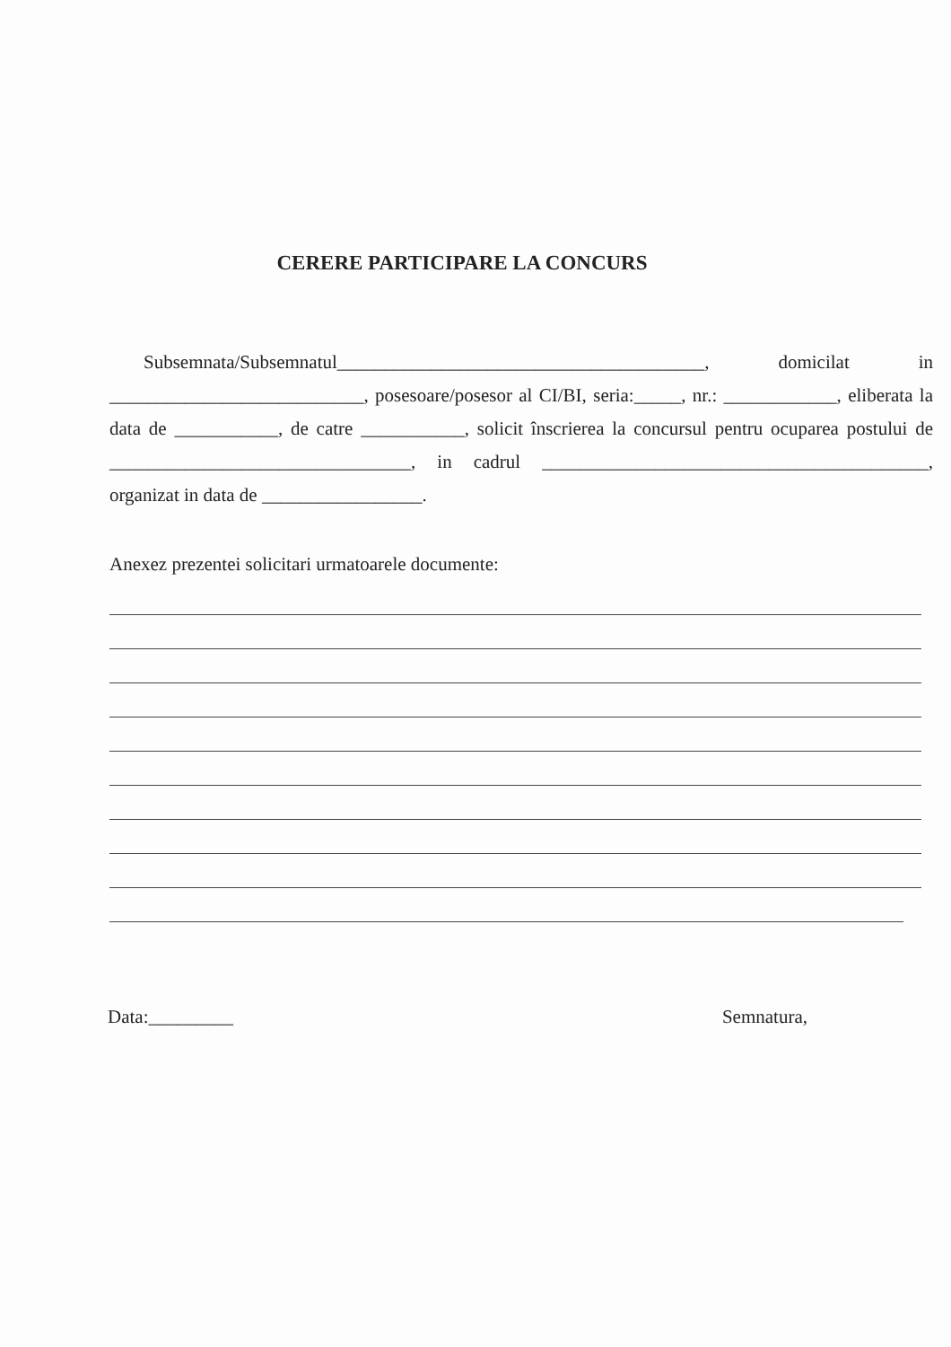CERERE PARTICIPARE LA CONCURS
Subsemnata/Subsemnatul_______________________________________, domicilat in ___________________________, posesoare/posesor al CI/BI, seria:_____, nr.: ____________, eliberata la data de ___________, de catre ___________, solicit înscrierea la concursul pentru ocuparea postului de ________________________________, in cadrul _________________________________________, organizat in data de _________________.
Anexez prezentei solicitari urmatoarele documente:
Data:_________ Semnatura,